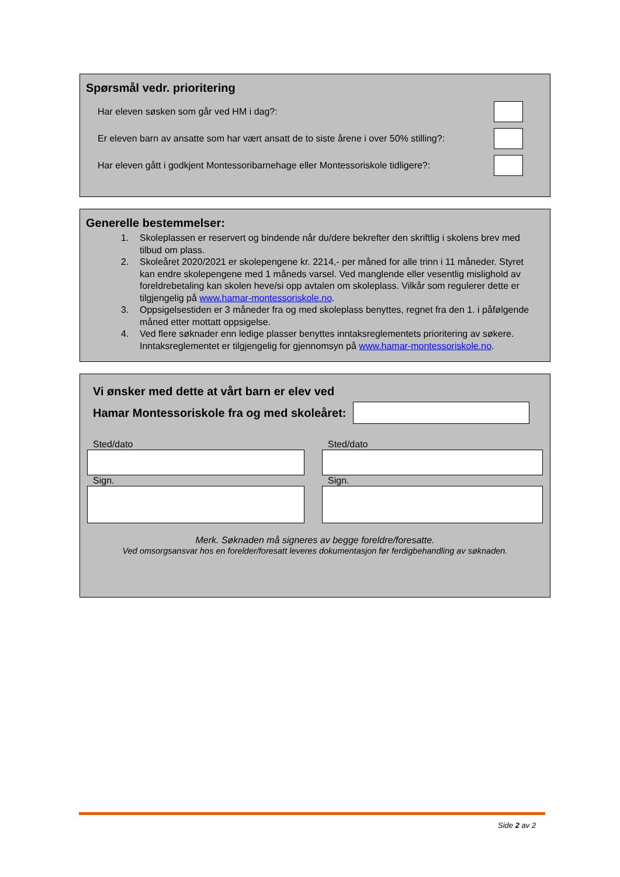Spørsmål vedr. prioritering
Har eleven søsken som går ved HM i dag?:
Er eleven barn av ansatte som har vært ansatt de to siste årene i over 50% stilling?:
Har eleven gått i godkjent Montessoribarnehage eller Montessoriskole tidligere?:
Generelle bestemmelser:
1. Skoleplassen er reservert og bindende når du/dere bekrefter den skriftlig i skolens brev med tilbud om plass.
2. Skoleåret 2020/2021 er skolepengene kr. 2214,- per måned for alle trinn i 11 måneder. Styret kan endre skolepengene med 1 måneds varsel. Ved manglende eller vesentlig mislighold av foreldrebetaling kan skolen heve/si opp avtalen om skoleplass. Vilkår som regulerer dette er tilgjengelig på www.hamar-montessoriskole.no.
3. Oppsigelsestiden er 3 måneder fra og med skoleplass benyttes, regnet fra den 1. i påfølgende måned etter mottatt oppsigelse.
4. Ved flere søknader enn ledige plasser benyttes inntaksreglementets prioritering av søkere. Inntaksreglementet er tilgjengelig for gjennomsyn på www.hamar-montessoriskole.no.
Vi ønsker med dette at vårt barn er elev ved
Hamar Montessoriskole fra og med skoleåret:
Sted/dato
Sign.
Sted/dato
Sign.
Merk. Søknaden må signeres av begge foreldre/foresatte.
Ved omsorgsansvar hos en forelder/foresatt leveres dokumentasjon før ferdigbehandling av søknaden.
Side 2 av 2